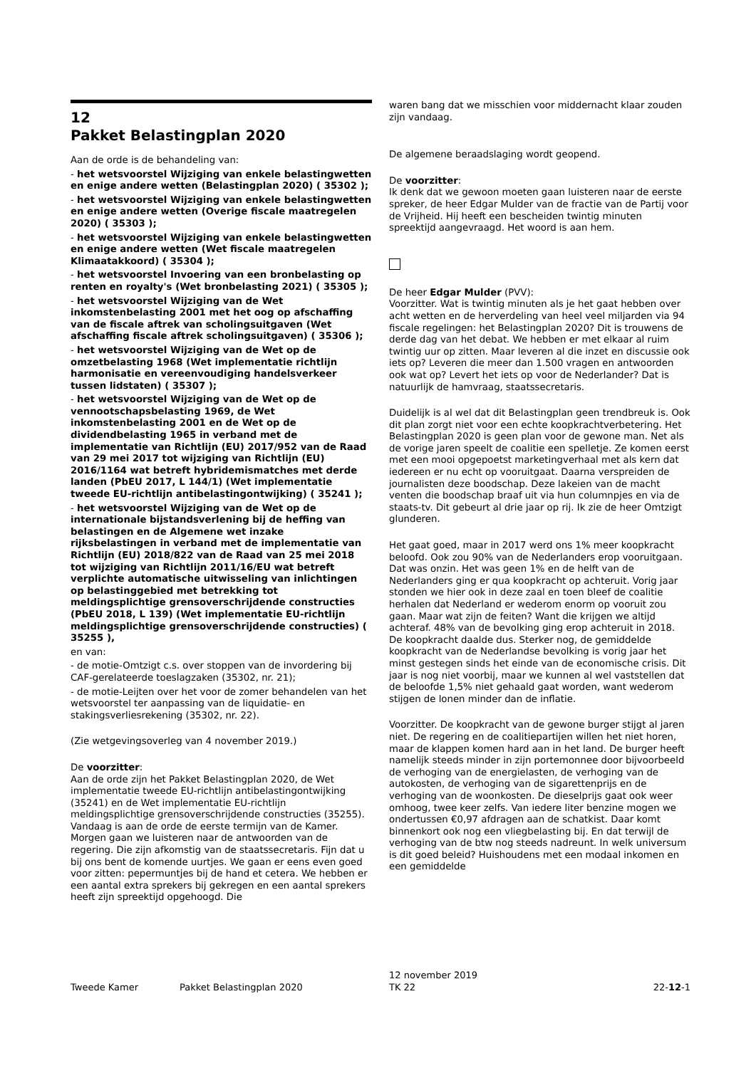12
Pakket Belastingplan 2020
Aan de orde is de behandeling van:
- het wetsvoorstel Wijziging van enkele belastingwetten en enige andere wetten (Belastingplan 2020) ( 35302 );
- het wetsvoorstel Wijziging van enkele belastingwetten en enige andere wetten (Overige fiscale maatregelen 2020) ( 35303 );
- het wetsvoorstel Wijziging van enkele belastingwetten en enige andere wetten (Wet fiscale maatregelen Klimaatakkoord) ( 35304 );
- het wetsvoorstel Invoering van een bronbelasting op renten en royalty's (Wet bronbelasting 2021) ( 35305 );
- het wetsvoorstel Wijziging van de Wet inkomstenbelasting 2001 met het oog op afschaffing van de fiscale aftrek van scholingsuitgaven (Wet afschaffing fiscale aftrek scholingsuitgaven) ( 35306 );
- het wetsvoorstel Wijziging van de Wet op de omzetbelasting 1968 (Wet implementatie richtlijn harmonisatie en vereenvoudiging handelsverkeer tussen lidstaten) ( 35307 );
- het wetsvoorstel Wijziging van de Wet op de vennootschapsbelasting 1969, de Wet inkomstenbelasting 2001 en de Wet op de dividendbelasting 1965 in verband met de implementatie van Richtlijn (EU) 2017/952 van de Raad van 29 mei 2017 tot wijziging van Richtlijn (EU) 2016/1164 wat betreft hybridemismatches met derde landen (PbEU 2017, L 144/1) (Wet implementatie tweede EU-richtlijn antibelastingontwijking) ( 35241 );
- het wetsvoorstel Wijziging van de Wet op de internationale bijstandsverlening bij de heffing van belastingen en de Algemene wet inzake rijksbelastingen in verband met de implementatie van Richtlijn (EU) 2018/822 van de Raad van 25 mei 2018 tot wijziging van Richtlijn 2011/16/EU wat betreft verplichte automatische uitwisseling van inlichtingen op belastinggebied met betrekking tot meldingsplichtige grensoverschrijdende constructies (PbEU 2018, L 139) (Wet implementatie EU-richtlijn meldingsplichtige grensoverschrijdende constructies) ( 35255 ),
en van:
- de motie-Omtzigt c.s. over stoppen van de invordering bij CAF-gerelateerde toeslagzaken (35302, nr. 21);
- de motie-Leijten over het voor de zomer behandelen van het wetsvoorstel ter aanpassing van de liquidatie- en stakingsverliesrekening (35302, nr. 22).
(Zie wetgevingsoverleg van 4 november 2019.)
De voorzitter:
Aan de orde zijn het Pakket Belastingplan 2020, de Wet implementatie tweede EU-richtlijn antibelastingontwijking (35241) en de Wet implementatie EU-richtlijn meldingsplichtige grensoverschrijdende constructies (35255). Vandaag is aan de orde de eerste termijn van de Kamer. Morgen gaan we luisteren naar de antwoorden van de regering. Die zijn afkomstig van de staatssecretaris. Fijn dat u bij ons bent de komende uurtjes. We gaan er eens even goed voor zitten: pepermuntjes bij de hand et cetera. We hebben er een aantal extra sprekers bij gekregen en een aantal sprekers heeft zijn spreektijd opgehoogd. Die
waren bang dat we misschien voor middernacht klaar zouden zijn vandaag.
De algemene beraadslaging wordt geopend.
De voorzitter:
Ik denk dat we gewoon moeten gaan luisteren naar de eerste spreker, de heer Edgar Mulder van de fractie van de Partij voor de Vrijheid. Hij heeft een bescheiden twintig minuten spreektijd aangevraagd. Het woord is aan hem.
De heer Edgar Mulder (PVV):
Voorzitter. Wat is twintig minuten als je het gaat hebben over acht wetten en de herverdeling van heel veel miljarden via 94 fiscale regelingen: het Belastingplan 2020? Dit is trouwens de derde dag van het debat. We hebben er met elkaar al ruim twintig uur op zitten. Maar leveren al die inzet en discussie ook iets op? Leveren die meer dan 1.500 vragen en antwoorden ook wat op? Levert het iets op voor de Nederlander? Dat is natuurlijk de hamvraag, staatssecretaris.
Duidelijk is al wel dat dit Belastingplan geen trendbreuk is. Ook dit plan zorgt niet voor een echte koopkrachtverbetering. Het Belastingplan 2020 is geen plan voor de gewone man. Net als de vorige jaren speelt de coalitie een spelletje. Ze komen eerst met een mooi opgepoetst marketingverhaal met als kern dat iedereen er nu echt op vooruitgaat. Daarna verspreiden de journalisten deze boodschap. Deze lakeien van de macht venten die boodschap braaf uit via hun columnpjes en via de staats-tv. Dit gebeurt al drie jaar op rij. Ik zie de heer Omtzigt glunderen.
Het gaat goed, maar in 2017 werd ons 1% meer koopkracht beloofd. Ook zou 90% van de Nederlanders erop vooruitgaan. Dat was onzin. Het was geen 1% en de helft van de Nederlanders ging er qua koopkracht op achteruit. Vorig jaar stonden we hier ook in deze zaal en toen bleef de coalitie herhalen dat Nederland er wederom enorm op vooruit zou gaan. Maar wat zijn de feiten? Want die krijgen we altijd achteraf. 48% van de bevolking ging erop achteruit in 2018. De koopkracht daalde dus. Sterker nog, de gemiddelde koopkracht van de Nederlandse bevolking is vorig jaar het minst gestegen sinds het einde van de economische crisis. Dit jaar is nog niet voorbij, maar we kunnen al wel vaststellen dat de beloofde 1,5% niet gehaald gaat worden, want wederom stijgen de lonen minder dan de inflatie.
Voorzitter. De koopkracht van de gewone burger stijgt al jaren niet. De regering en de coalitiepartijen willen het niet horen, maar de klappen komen hard aan in het land. De burger heeft namelijk steeds minder in zijn portemonnee door bijvoorbeeld de verhoging van de energielasten, de verhoging van de autokosten, de verhoging van de sigarettenprijs en de verhoging van de woonkosten. De dieselprijs gaat ook weer omhoog, twee keer zelfs. Van iedere liter benzine mogen we ondertussen €0,97 afdragen aan de schatkist. Daar komt binnenkort ook nog een vliegbelasting bij. En dat terwijl de verhoging van de btw nog steeds nadreunt. In welk universum is dit goed beleid? Huishoudens met een modaal inkomen en een gemiddelde
Tweede Kamer Pakket Belastingplan 2020 12 november 2019
TK 22 22-12-1